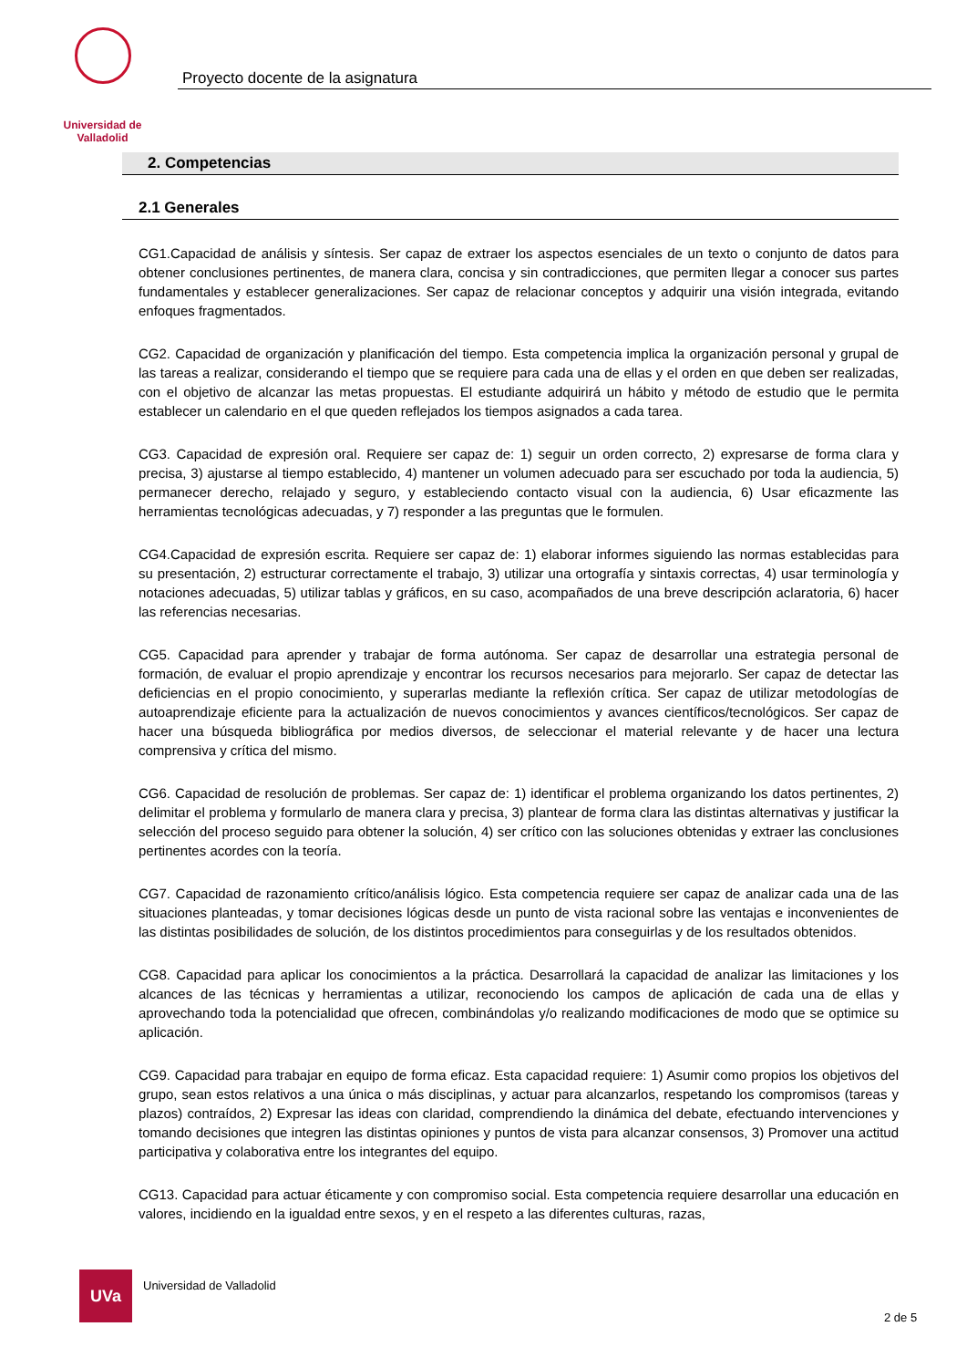Universidad de Valladolid
Proyecto docente de la asignatura
2. Competencias
2.1 Generales
CG1.Capacidad de análisis y síntesis. Ser capaz de extraer los aspectos esenciales de un texto o conjunto de datos para obtener conclusiones pertinentes, de manera clara, concisa y sin contradicciones, que permiten llegar a conocer sus partes fundamentales y establecer generalizaciones. Ser capaz de relacionar conceptos y adquirir una visión integrada, evitando enfoques fragmentados.
CG2. Capacidad de organización y planificación del tiempo. Esta competencia implica la organización personal y grupal de las tareas a realizar, considerando el tiempo que se requiere para cada una de ellas y el orden en que deben ser realizadas, con el objetivo de alcanzar las metas propuestas. El estudiante adquirirá un hábito y método de estudio que le permita establecer un calendario en el que queden reflejados los tiempos asignados a cada tarea.
CG3. Capacidad de expresión oral. Requiere ser capaz de: 1) seguir un orden correcto, 2) expresarse de forma clara y precisa, 3) ajustarse al tiempo establecido, 4) mantener un volumen adecuado para ser escuchado por toda la audiencia, 5) permanecer derecho, relajado y seguro, y estableciendo contacto visual con la audiencia, 6) Usar eficazmente las herramientas tecnológicas adecuadas, y 7) responder a las preguntas que le formulen.
CG4.Capacidad de expresión escrita. Requiere ser capaz de: 1) elaborar informes siguiendo las normas establecidas para su presentación, 2) estructurar correctamente el trabajo, 3) utilizar una ortografía y sintaxis correctas, 4) usar terminología y notaciones adecuadas, 5) utilizar tablas y gráficos, en su caso, acompañados de una breve descripción aclaratoria, 6) hacer las referencias necesarias.
CG5. Capacidad para aprender y trabajar de forma autónoma. Ser capaz de desarrollar una estrategia personal de formación, de evaluar el propio aprendizaje y encontrar los recursos necesarios para mejorarlo. Ser capaz de detectar las deficiencias en el propio conocimiento, y superarlas mediante la reflexión crítica. Ser capaz de utilizar metodologías de autoaprendizaje eficiente para la actualización de nuevos conocimientos y avances científicos/tecnológicos. Ser capaz de hacer una búsqueda bibliográfica por medios diversos, de seleccionar el material relevante y de hacer una lectura comprensiva y crítica del mismo.
CG6. Capacidad de resolución de problemas. Ser capaz de: 1) identificar el problema organizando los datos pertinentes, 2) delimitar el problema y formularlo de manera clara y precisa, 3) plantear de forma clara las distintas alternativas y justificar la selección del proceso seguido para obtener la solución, 4) ser crítico con las soluciones obtenidas y extraer las conclusiones pertinentes acordes con la teoría.
CG7. Capacidad de razonamiento crítico/análisis lógico. Esta competencia requiere ser capaz de analizar cada una de las situaciones planteadas, y tomar decisiones lógicas desde un punto de vista racional sobre las ventajas e inconvenientes de las distintas posibilidades de solución, de los distintos procedimientos para conseguirlas y de los resultados obtenidos.
CG8. Capacidad para aplicar los conocimientos a la práctica. Desarrollará la capacidad de analizar las limitaciones y los alcances de las técnicas y herramientas a utilizar, reconociendo los campos de aplicación de cada una de ellas y aprovechando toda la potencialidad que ofrecen, combinándolas y/o realizando modificaciones de modo que se optimice su aplicación.
CG9. Capacidad para trabajar en equipo de forma eficaz. Esta capacidad requiere: 1) Asumir como propios los objetivos del grupo, sean estos relativos a una única o más disciplinas, y actuar para alcanzarlos, respetando los compromisos (tareas y plazos) contraídos, 2) Expresar las ideas con claridad, comprendiendo la dinámica del debate, efectuando intervenciones y tomando decisiones que integren las distintas opiniones y puntos de vista para alcanzar consensos, 3) Promover una actitud participativa y colaborativa entre los integrantes del equipo.
CG13. Capacidad para actuar éticamente y con compromiso social. Esta competencia requiere desarrollar una educación en valores, incidiendo en la igualdad entre sexos, y en el respeto a las diferentes culturas, razas,
UVa
Universidad de Valladolid
2 de 5